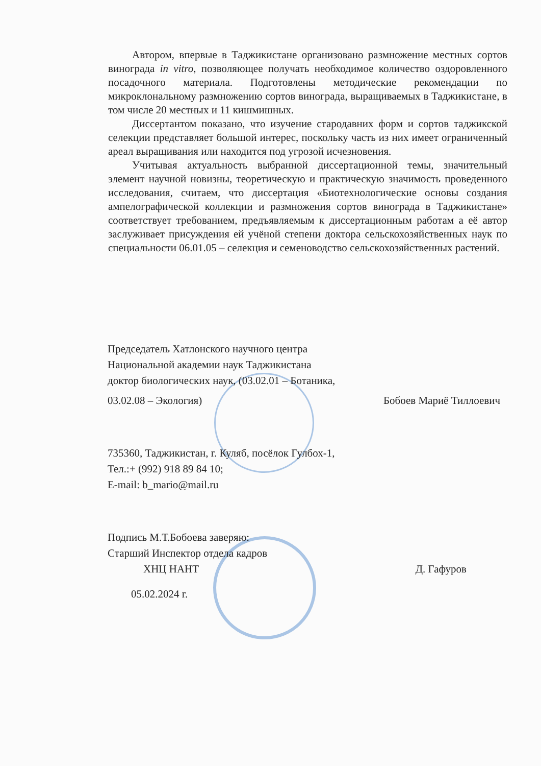Автором, впервые в Таджикистане организовано размножение местных сортов винограда in vitro, позволяющее получать необходимое количество оздоровленного посадочного материала. Подготовлены методические рекомендации по микроклональному размножению сортов винограда, выращиваемых в Таджикистане, в том числе 20 местных и 11 кишмишных.
Диссертантом показано, что изучение стародавних форм и сортов таджикской селекции представляет большой интерес, поскольку часть из них имеет ограниченный ареал выращивания или находится под угрозой исчезновения.
Учитывая актуальность выбранной диссертационной темы, значительный элемент научной новизны, теоретическую и практическую значимость проведенного исследования, считаем, что диссертация «Биотехнологические основы создания ампелографической коллекции и размножения сортов винограда в Таджикистане» соответствует требованием, предъявляемым к диссертационным работам а её автор заслуживает присуждения ей учёной степени доктора сельскохозяйственных наук по специальности 06.01.05 – селекция и семеноводство сельскохозяйственных растений.
Председатель Хатлонского научного центра
Национальной академии наук Таджикистана
доктор биологических наук, (03.02.01 – Ботаника,
03.02.08 – Экология) Бобоев Мариё Тиллоевич
735360, Таджикистан, г. Куляб, посёлок Гулбох-1,
Тел.:+ (992) 918 89 84 10;
E-mail: b_mario@mail.ru
Подпись М.Т.Бобоева заверяю:
Старший Инспектор отдела кадров
ХНЦ НАНТ Д. Гафуров
05.02.2024 г.